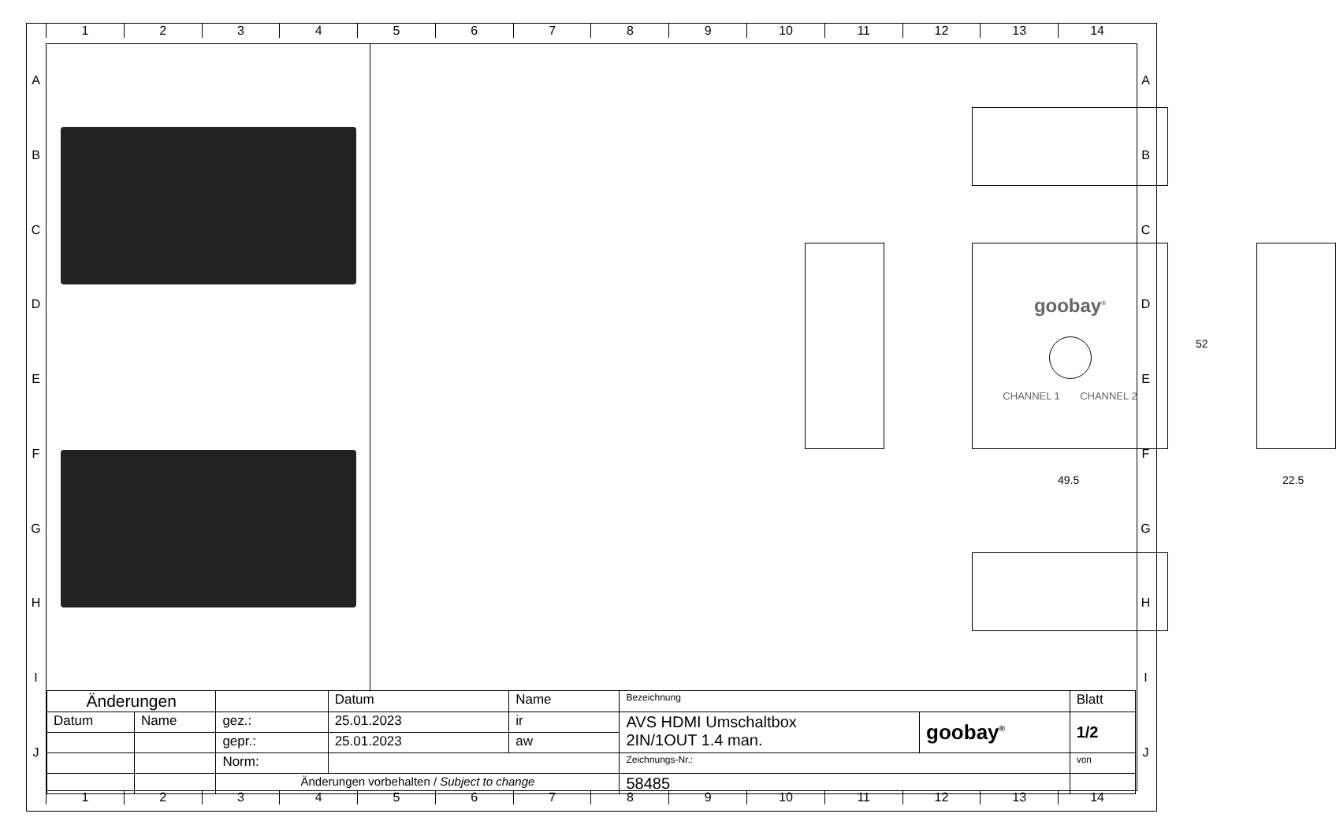1 2 3 4 5 6 7 8 9 10 11 12 13 14
A
B
C
D
E
F
G
H
I
J
A
B
C
D
E
F
G
H
I
J
goobay<sup>®</sup>
CHANNEL 1 CHANNEL 2
52
49.5 22.5
| Änderungen | | | Datum | Name | Bezeichnung | | Blatt |
| Datum | Name | gez.: | 25.01.2023 | ir | AVS HDMI Umschaltbox 2IN/1OUT 1.4 man. | goobay<sup>®</sup> | 1/2 |
| | | gepr.: | 25.01.2023 | aw | | | |
| | | Norm: | | | Zeichnungs-Nr.: | | von |
| | | Änderungen vorbehalten / Subject to change | | | 58485 | | |
1 2 3 4 5 6 7 8 9 10 11 12 13 14